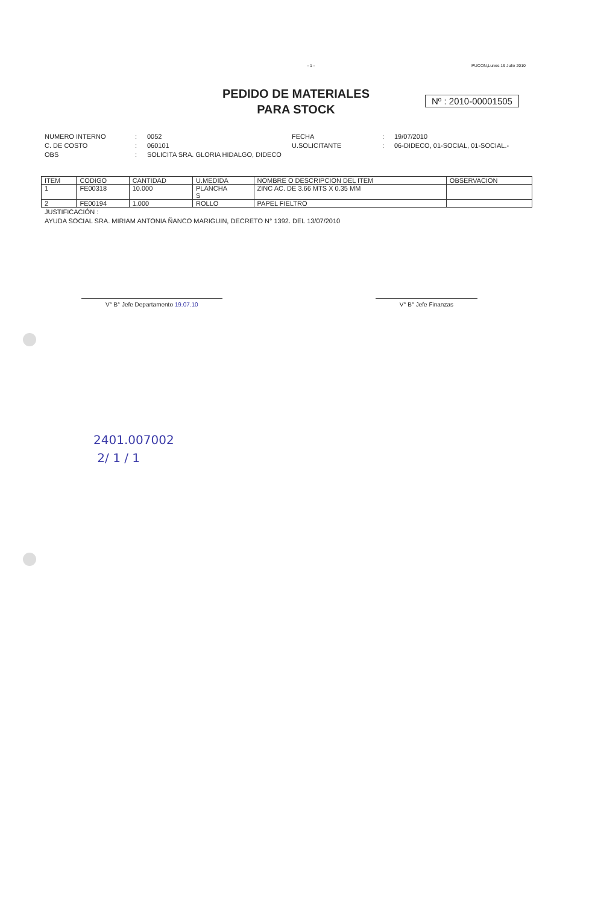- 1 - PUCON,Lunes 19 Julio 2010
PEDIDO DE MATERIALES
PARA STOCK
Nº : 2010-00001505
NUMERO INTERNO: 0052 FECHA: 19/07/2010 C. DE COSTO: 060101 U.SOLICITANTE: 06-DIDECO, 01-SOCIAL, 01-SOCIAL.- OBS: SOLICITA SRA. GLORIA HIDALGO, DIDECO
| ITEM | CODIGO | CANTIDAD | U.MEDIDA | NOMBRE O DESCRIPCION DEL ITEM | OBSERVACION |
| --- | --- | --- | --- | --- | --- |
| 1 | FE00318 | 10.000 | PLANCHA S | ZINC AC. DE 3.66 MTS X 0.35 MM | |
| 2 | FE00194 | 1.000 | ROLLO | PAPEL FIELTRO | |
JUSTIFICACIÓN :
AYUDA SOCIAL SRA. MIRIAM ANTONIA ÑANCO MARIGUIN, DECRETO N° 1392. DEL 13/07/2010
V° B° Jefe Departamento 19.07.10 V° B° Jefe Finanzas
2401.007002
2/ 1 / 1